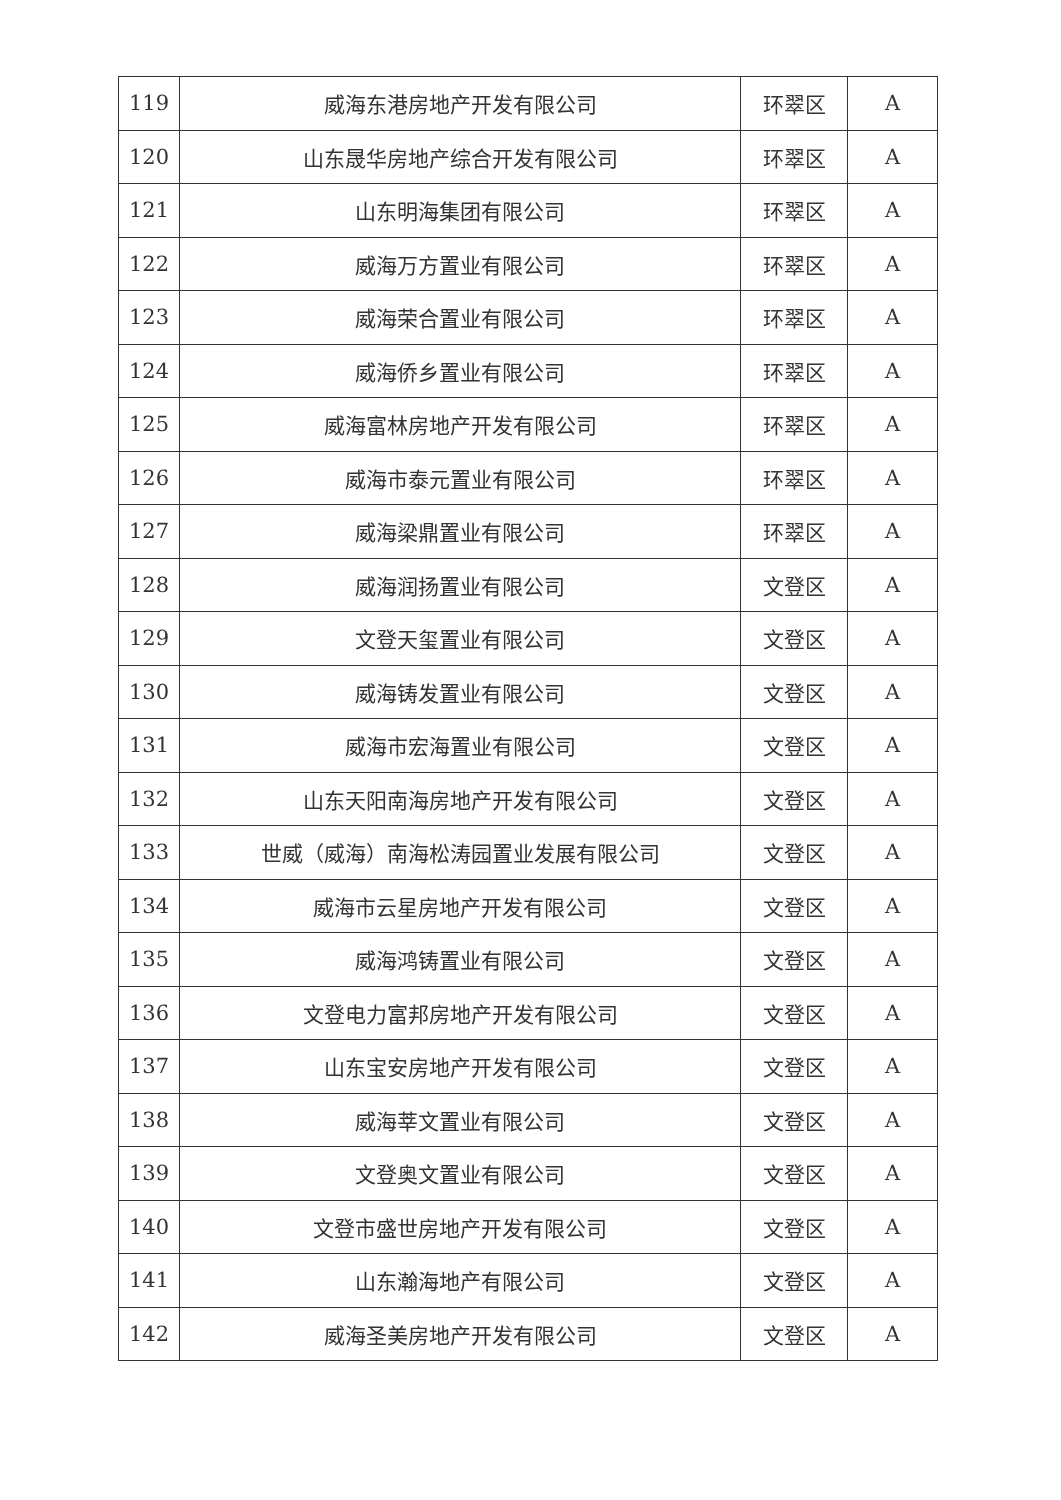| 119 | 威海东港房地产开发有限公司 | 环翠区 | A |
| 120 | 山东晟华房地产综合开发有限公司 | 环翠区 | A |
| 121 | 山东明海集团有限公司 | 环翠区 | A |
| 122 | 威海万方置业有限公司 | 环翠区 | A |
| 123 | 威海荣合置业有限公司 | 环翠区 | A |
| 124 | 威海侨乡置业有限公司 | 环翠区 | A |
| 125 | 威海富林房地产开发有限公司 | 环翠区 | A |
| 126 | 威海市泰元置业有限公司 | 环翠区 | A |
| 127 | 威海梁鼎置业有限公司 | 环翠区 | A |
| 128 | 威海润扬置业有限公司 | 文登区 | A |
| 129 | 文登天玺置业有限公司 | 文登区 | A |
| 130 | 威海铸发置业有限公司 | 文登区 | A |
| 131 | 威海市宏海置业有限公司 | 文登区 | A |
| 132 | 山东天阳南海房地产开发有限公司 | 文登区 | A |
| 133 | 世威（威海）南海松涛园置业发展有限公司 | 文登区 | A |
| 134 | 威海市云星房地产开发有限公司 | 文登区 | A |
| 135 | 威海鸿铸置业有限公司 | 文登区 | A |
| 136 | 文登电力富邦房地产开发有限公司 | 文登区 | A |
| 137 | 山东宝安房地产开发有限公司 | 文登区 | A |
| 138 | 威海莘文置业有限公司 | 文登区 | A |
| 139 | 文登奥文置业有限公司 | 文登区 | A |
| 140 | 文登市盛世房地产开发有限公司 | 文登区 | A |
| 141 | 山东瀚海地产有限公司 | 文登区 | A |
| 142 | 威海圣美房地产开发有限公司 | 文登区 | A |